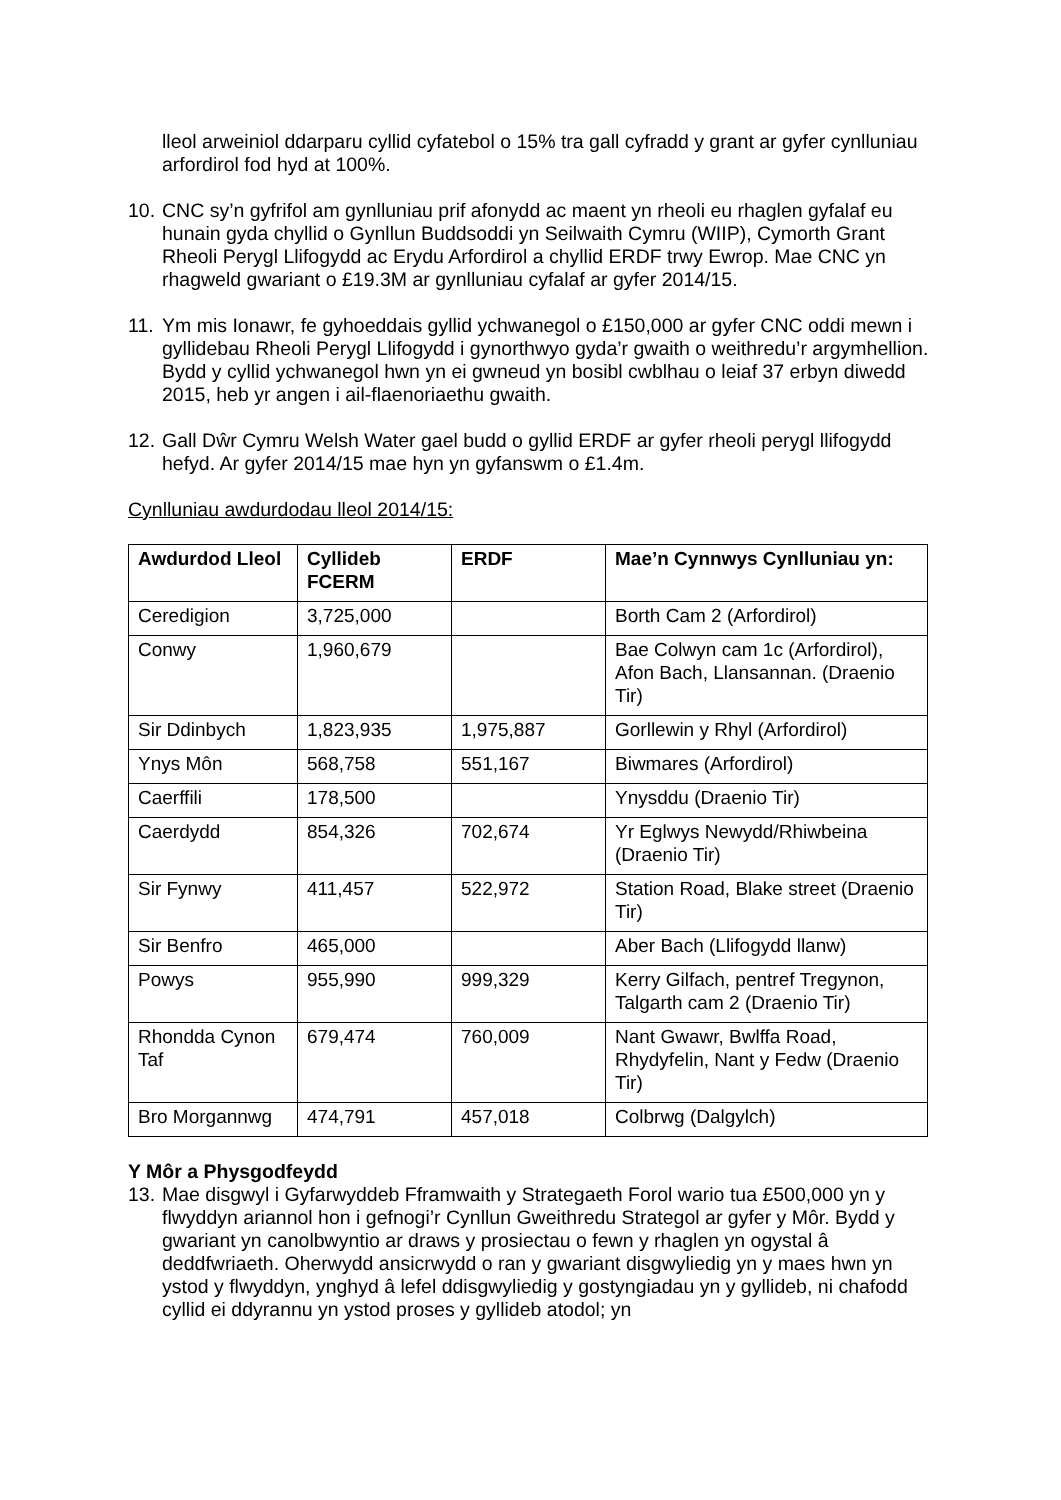lleol arweiniol ddarparu cyllid cyfatebol o 15% tra gall cyfradd y grant ar gyfer cynlluniau arfordirol fod hyd at 100%.
10.
CNC sy’n gyfrifol am gynlluniau prif afonydd ac maent yn rheoli eu rhaglen gyfalaf eu hunain gyda chyllid o Gynllun Buddsoddi yn Seilwaith Cymru (WIIP), Cymorth Grant Rheoli Perygl Llifogydd ac Erydu Arfordirol a chyllid ERDF trwy Ewrop. Mae CNC yn rhagweld gwariant o £19.3M ar gynlluniau cyfalaf ar gyfer 2014/15.
11.
Ym mis Ionawr, fe gyhoeddais gyllid ychwanegol o £150,000 ar gyfer CNC oddi mewn i gyllidebau Rheoli Perygl Llifogydd i gynorthwyo gyda’r gwaith o weithredu’r argymhellion. Bydd y cyllid ychwanegol hwn yn ei gwneud yn bosibl cwblhau o leiaf 37 erbyn diwedd 2015, heb yr angen i ail-flaenoriaethu gwaith.
12.
Gall Dŵr Cymru Welsh Water gael budd o gyllid ERDF ar gyfer rheoli perygl llifogydd hefyd. Ar gyfer 2014/15 mae hyn yn gyfanswm o £1.4m.
Cynlluniau awdurdodau lleol 2014/15:
| Awdurdod Lleol | Cyllideb FCERM | ERDF | Mae’n Cynnwys Cynlluniau yn: |
| --- | --- | --- | --- |
| Ceredigion | 3,725,000 | | Borth Cam 2 (Arfordirol) |
| Conwy | 1,960,679 | | Bae Colwyn cam 1c (Arfordirol), Afon Bach, Llansannan. (Draenio Tir) |
| Sir Ddinbych | 1,823,935 | 1,975,887 | Gorllewin y Rhyl (Arfordirol) |
| Ynys Môn | 568,758 | 551,167 | Biwmares (Arfordirol) |
| Caerffili | 178,500 | | Ynysddu (Draenio Tir) |
| Caerdydd | 854,326 | 702,674 | Yr Eglwys Newydd/Rhiwbeina (Draenio Tir) |
| Sir Fynwy | 411,457 | 522,972 | Station Road, Blake street (Draenio Tir) |
| Sir Benfro | 465,000 | | Aber Bach (Llifogydd llanw) |
| Powys | 955,990 | 999,329 | Kerry Gilfach, pentref Tregynon, Talgarth cam 2 (Draenio Tir) |
| Rhondda Cynon Taf | 679,474 | 760,009 | Nant Gwawr, Bwlffa Road, Rhydyfelin, Nant y Fedw (Draenio Tir) |
| Bro Morgannwg | 474,791 | 457,018 | Colbrwg (Dalgylch) |
Y Môr a Physgodfeydd
13.
Mae disgwyl i Gyfarwyddeb Fframwaith y Strategaeth Forol wario tua £500,000 yn y flwyddyn ariannol hon i gefnogi’r Cynllun Gweithredu Strategol ar gyfer y Môr. Bydd y gwariant yn canolbwyntio ar draws y prosiectau o fewn y rhaglen yn ogystal â deddfwriaeth. Oherwydd ansicrwydd o ran y gwariant disgwyliedig yn y maes hwn yn ystod y flwyddyn, ynghyd â lefel ddisgwyliedig y gostyngiadau yn y gyllideb, ni chafodd cyllid ei ddyrannu yn ystod proses y gyllideb atodol; yn